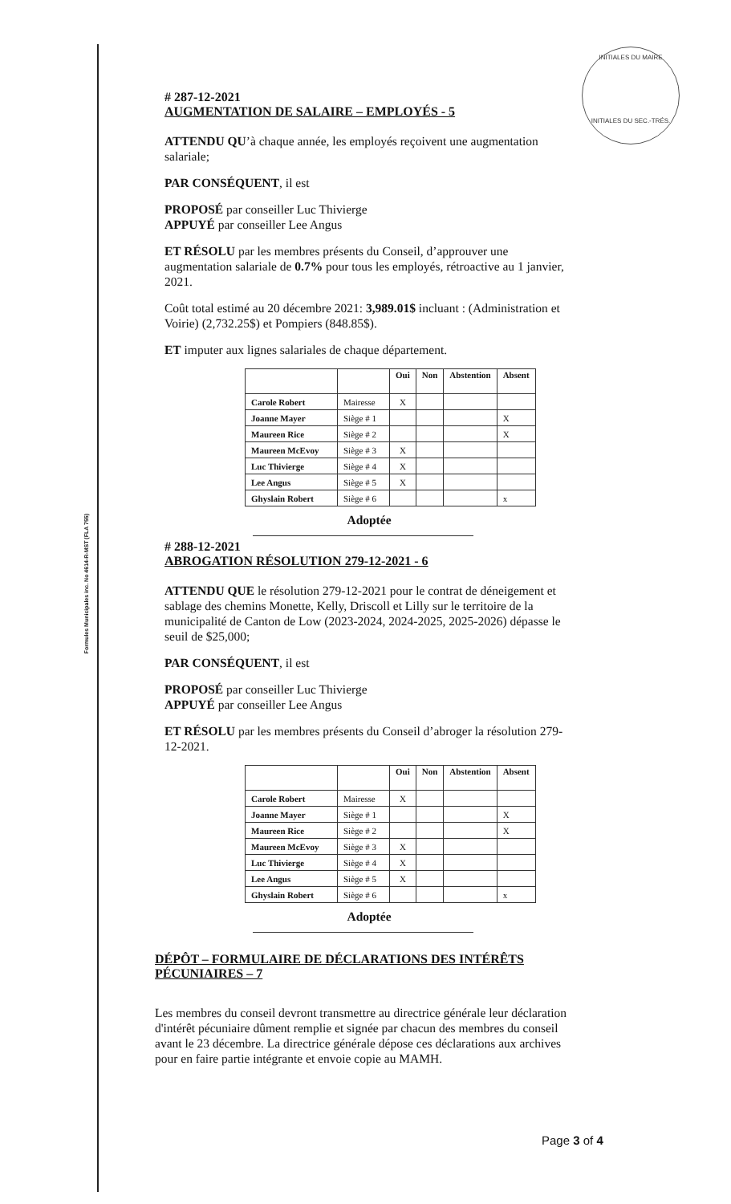Formules Municipales inc. No 4614-R-MST (FLA 755)
INITIALES DU MAIRE
INITIALES DU SEC.-TRÉS.
# 287-12-2021
AUGMENTATION DE SALAIRE – EMPLOYÉS - 5
ATTENDU QU’à chaque année, les employés reçoivent une augmentation salariale;
PAR CONSÉQUENT, il est
PROPOSÉ par conseiller Luc Thivierge
APPUYÉ par conseiller Lee Angus
ET RÉSOLU par les membres présents du Conseil, d’approuver une augmentation salariale de 0.7% pour tous les employés, rétroactive au 1 janvier, 2021.
Coût total estimé au 20 décembre 2021: 3,989.01$ incluant : (Administration et Voirie) (2,732.25$) et Pompiers (848.85$).
ET imputer aux lignes salariales de chaque département.
| | | Oui | Non | Abstention | Absent |
| --- | --- | --- | --- | --- | --- |
| Carole Robert | Mairesse | X | | | |
| Joanne Mayer | Siège # 1 | | | | X |
| Maureen Rice | Siège # 2 | | | | X |
| Maureen McEvoy | Siège # 3 | X | | | |
| Luc Thivierge | Siège # 4 | X | | | |
| Lee Angus | Siège # 5 | X | | | |
| Ghyslain Robert | Siège # 6 | | | | x |
Adoptée
# 288-12-2021
ABROGATION RÉSOLUTION 279-12-2021 - 6
ATTENDU QUE le résolution 279-12-2021 pour le contrat de déneigement et sablage des chemins Monette, Kelly, Driscoll et Lilly sur le territoire de la municipalité de Canton de Low (2023-2024, 2024-2025, 2025-2026) dépasse le seuil de $25,000;
PAR CONSÉQUENT, il est
PROPOSÉ par conseiller Luc Thivierge
APPUYÉ par conseiller Lee Angus
ET RÉSOLU par les membres présents du Conseil d’abroger la résolution 279-12-2021.
| | | Oui | Non | Abstention | Absent |
| --- | --- | --- | --- | --- | --- |
| Carole Robert | Mairesse | X | | | |
| Joanne Mayer | Siège # 1 | | | | X |
| Maureen Rice | Siège # 2 | | | | X |
| Maureen McEvoy | Siège # 3 | X | | | |
| Luc Thivierge | Siège # 4 | X | | | |
| Lee Angus | Siège # 5 | X | | | |
| Ghyslain Robert | Siège # 6 | | | | x |
Adoptée
DÉPÔT – FORMULAIRE DE DÉCLARATIONS DES INTÉRÊTS PÉCUNIAIRES – 7
Les membres du conseil devront transmettre au directrice générale leur déclaration d'intérêt pécuniaire dûment remplie et signée par chacun des membres du conseil avant le 23 décembre. La directrice générale dépose ces déclarations aux archives pour en faire partie intégrante et envoie copie au MAMH.
Page 3 of 4